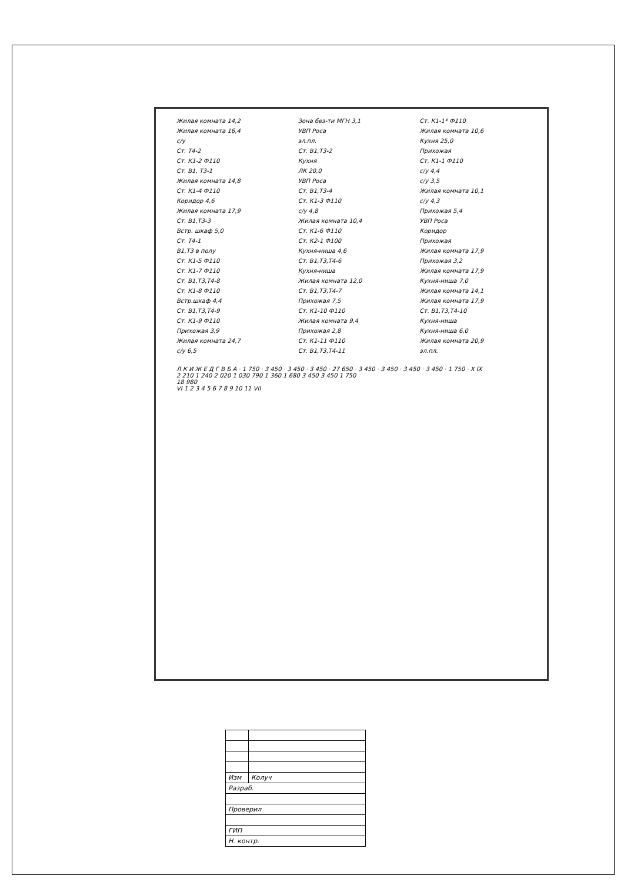Жилая комната 14,2
Зона без-ти МГН 3,1
Ст. К1-1* Ф110
Жилая комната 16,4
УВП Роса
Жилая комната 10,6
с/у
эл.пл.
Кухня 25,0
Ст. Т4-2
Ст. В1,Т3-2
Прихожая
Ст. К1-2 Ф110
Кухня
Ст. К1-1 Ф110
Ст. В1, Т3-1
ЛК 20,0
с/у 4,4
Жилая комната 14,8
УВП Роса
с/у 3,5
Ст. К1-4 Ф110
Ст. В1,Т3-4
Жилая комната 10,1
Коридор 4,6
Ст. К1-3 Ф110
с/у 4,3
Жилая комната 17,9
с/у 4,8
Прихожая 5,4
Ст. В1,Т3-3
Жилая комната 10,4
УВП Роса
Встр. шкаф 5,0
Ст. К1-6 Ф110
Коридор
Ст. Т4-1
Ст. К2-1 Ф100
Прихожая
В1,Т3 в полу
Кухня-ниша 4,6
Жилая комната 17,9
Ст. К1-5 Ф110
Ст. В1,Т3,Т4-6
Прихожая 3,2
Ст. К1-7 Ф110
Кухня-ниша
Жилая комната 17,9
Ст. В1,Т3,Т4-8
Жилая комната 12,0
Кухня-ниша 7,0
Ст. К1-8 Ф110
Ст. В1,Т3,Т4-7
Жилая комната 14,1
Встр.шкаф 4,4
Прихожая 7,5
Жилая комната 17,9
Ст. В1,Т3,Т4-9
Ст. К1-10 Ф110
Ст. В1,Т3,Т4-10
Ст. К1-9 Ф110
Жилая комната 9,4
Кухня-ниша
Прихожая 3,9
Прихожая 2,8
Кухня-ниша 6,0
Жилая комната 24,7
Ст. К1-11 Ф110
Жилая комната 20,9
с/у 6,5
Ст. В1,Т3,Т4-11
эл.пл.
Л К И Ж Е Д Г В Б А · 1 750 · 3 450 · 3 450 · 3 450 · 27 650 · 3 450 · 3 450 · 3 450 · 3 450 · 1 750 · X IX
2 210 1 240 2 020 1 030 790 1 360 1 680 3 450 3 450 1 750
18 980
VI 1 2 3 4 5 6 7 8 9 10 11 VII
| Изм | Колуч |
| Разраб. | |
| Проверил | |
| ГИП | |
| Н. контр. | |